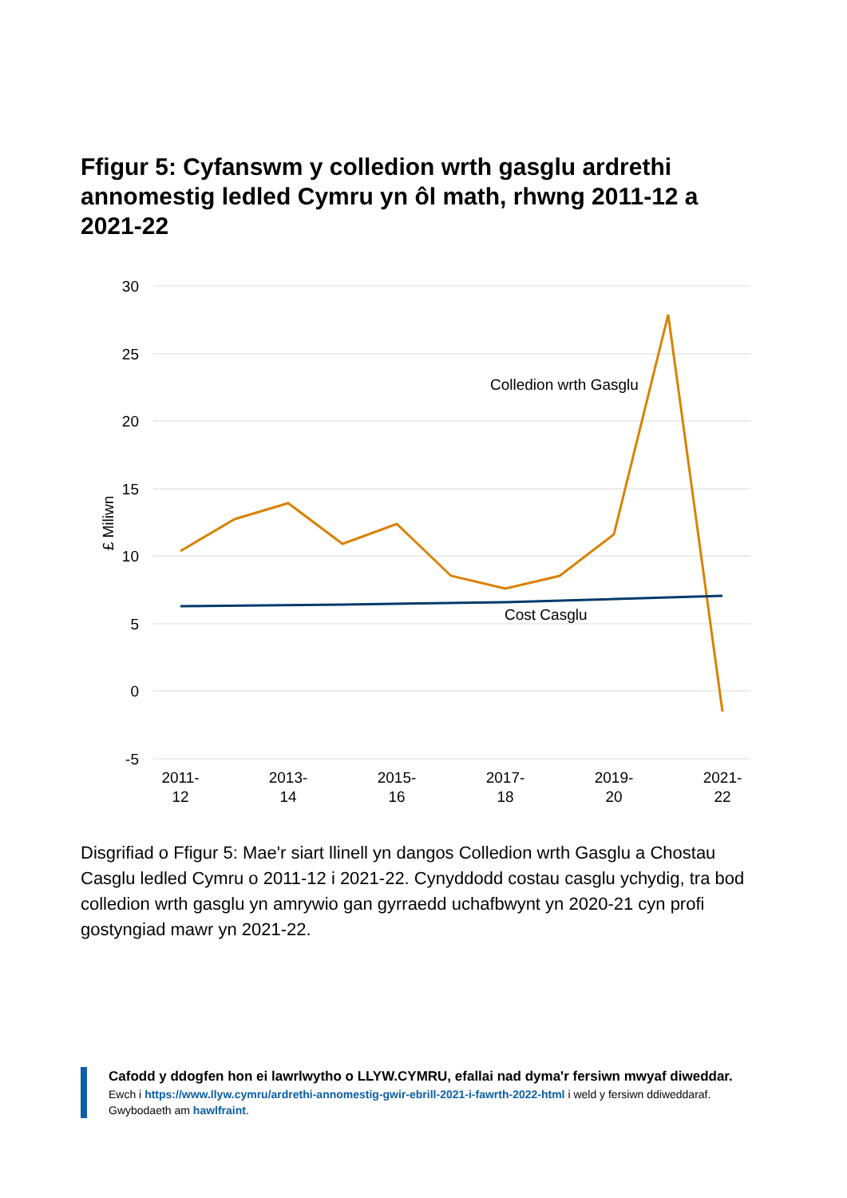Ffigur 5: Cyfanswm y colledion wrth gasglu ardrethi annomestig ledled Cymru yn ôl math, rhwng 2011-12 a 2021-22
30
25
20
15
10
5
0
-5
£ Miliwn
Colledion wrth Gasglu
Cost Casglu
2011-
12
2013-
14
2015-
16
2017-
18
2019-
20
2021-
22
Disgrifiad o Ffigur 5: Mae'r siart llinell yn dangos Colledion wrth Gasglu a Chostau Casglu ledled Cymru o 2011-12 i 2021-22. Cynyddodd costau casglu ychydig, tra bod colledion wrth gasglu yn amrywio gan gyrraedd uchafbwynt yn 2020-21 cyn profi gostyngiad mawr yn 2021-22.
Cafodd y ddogfen hon ei lawrlwytho o LLYW.CYMRU, efallai nad dyma'r fersiwn mwyaf diweddar.
Ewch i https://www.llyw.cymru/ardrethi-annomestig-gwir-ebrill-2021-i-fawrth-2022-html i weld y fersiwn ddiweddaraf.
Gwybodaeth am hawlfraint.